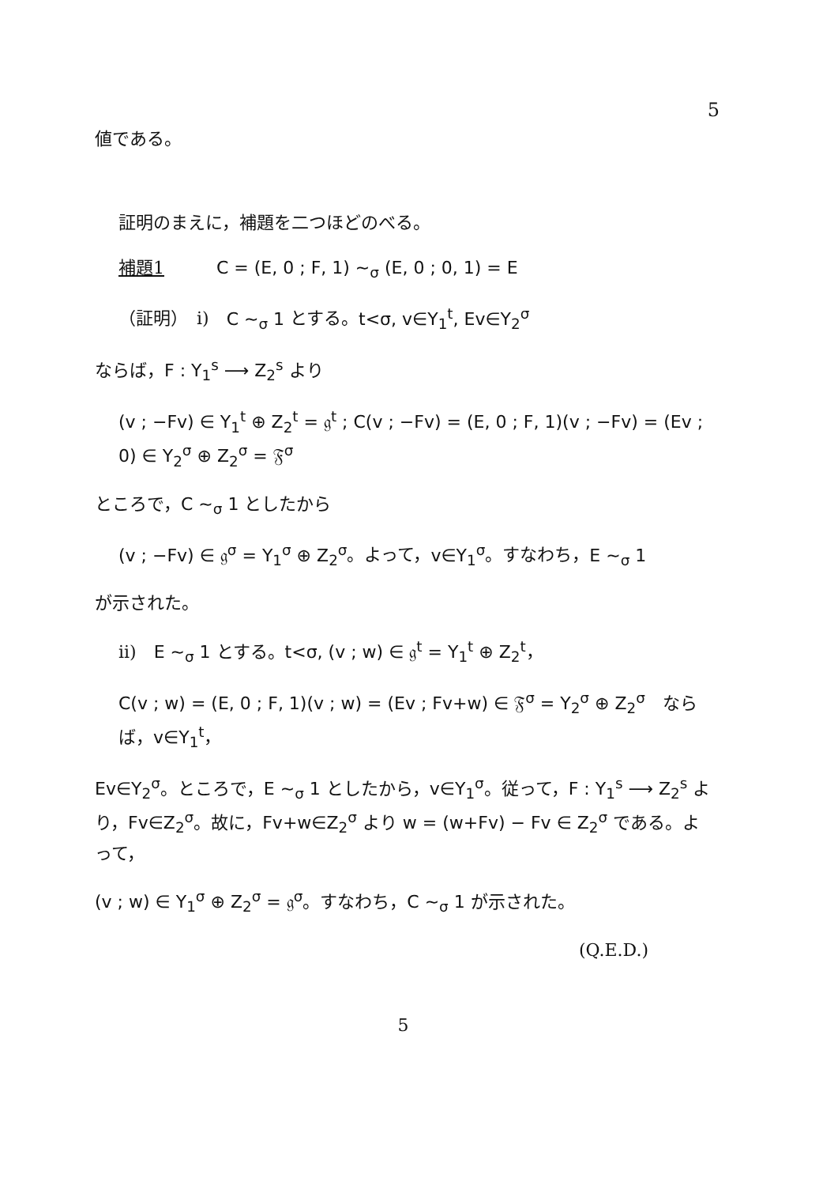5
値である。
証明のまえに，補題を二つほどのべる。
補題1　　　C = (E, 0 ; F, 1) ∼<sub>σ</sub> (E, 0 ; 0, 1) = E
（証明）　i)　C ∼<sub>σ</sub> 1 とする。t<σ, v∈Y<sub>1</sub><sup>t</sup>, Ev∈Y<sub>2</sub><sup>σ</sup>
ならば，F : Y<sub>1</sub><sup>s</sup> ⟶ Z<sub>2</sub><sup>s</sup> より
(v ; −Fv) ∈ Y<sub>1</sub><sup>t</sup> ⊕ Z<sub>2</sub><sup>t</sup> = 𝔤<sup>t</sup> ; C(v ; −Fv) = (E, 0 ; F, 1)(v ; −Fv) = (Ev ; 0) ∈ Y<sub>2</sub><sup>σ</sup> ⊕ Z<sub>2</sub><sup>σ</sup> = 𝔉<sup>σ</sup>
ところで，C ∼<sub>σ</sub> 1 としたから
(v ; −Fv) ∈ 𝔤<sup>σ</sup> = Y<sub>1</sub><sup>σ</sup> ⊕ Z<sub>2</sub><sup>σ</sup>。よって，v∈Y<sub>1</sub><sup>σ</sup>。すなわち，E ∼<sub>σ</sub> 1
が示された。
ii)　E ∼<sub>σ</sub> 1 とする。t<σ, (v ; w) ∈ 𝔤<sup>t</sup> = Y<sub>1</sub><sup>t</sup> ⊕ Z<sub>2</sub><sup>t</sup>，
C(v ; w) = (E, 0 ; F, 1)(v ; w) = (Ev ; Fv+w) ∈ 𝔉<sup>σ</sup> = Y<sub>2</sub><sup>σ</sup> ⊕ Z<sub>2</sub><sup>σ</sup>　ならば，v∈Y<sub>1</sub><sup>t</sup>，
Ev∈Y<sub>2</sub><sup>σ</sup>。ところで，E ∼<sub>σ</sub> 1 としたから，v∈Y<sub>1</sub><sup>σ</sup>。従って，F : Y<sub>1</sub><sup>s</sup> ⟶ Z<sub>2</sub><sup>s</sup> より，Fv∈Z<sub>2</sub><sup>σ</sup>。故に，Fv+w∈Z<sub>2</sub><sup>σ</sup> より w = (w+Fv) − Fv ∈ Z<sub>2</sub><sup>σ</sup> である。よって，
(v ; w) ∈ Y<sub>1</sub><sup>σ</sup> ⊕ Z<sub>2</sub><sup>σ</sup> = 𝔤<sup>σ</sup>。すなわち，C ∼<sub>σ</sub> 1 が示された。
(Q.E.D.)
5